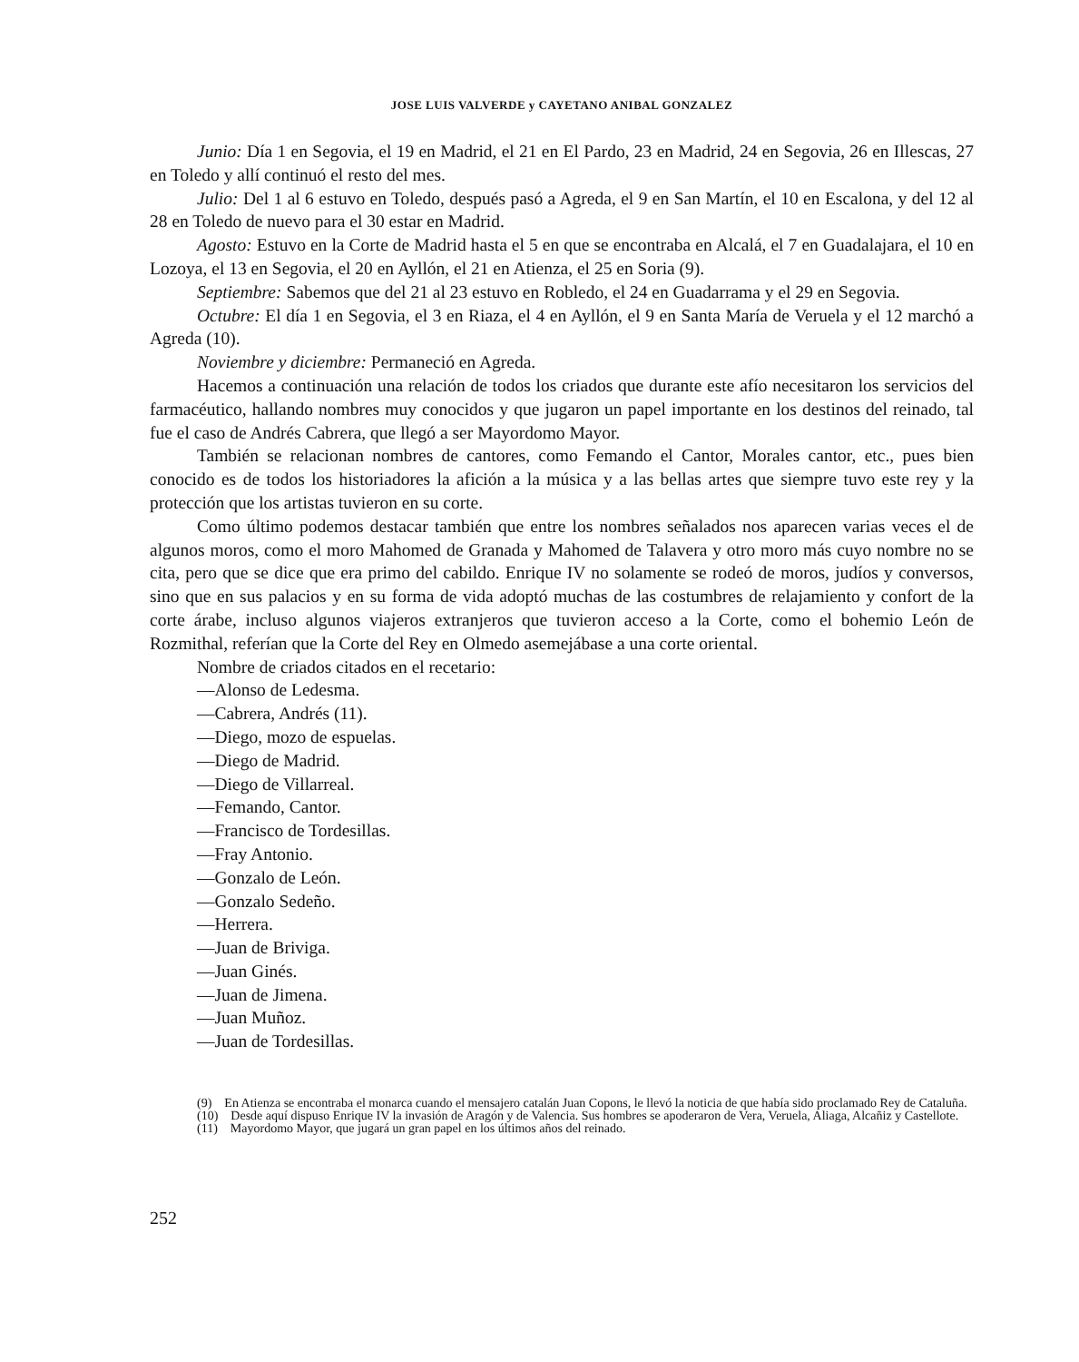JOSE LUIS VALVERDE y CAYETANO ANIBAL GONZALEZ
Junio: Día 1 en Segovia, el 19 en Madrid, el 21 en El Pardo, 23 en Madrid, 24 en Segovia, 26 en Illescas, 27 en Toledo y allí continuó el resto del mes.
Julio: Del 1 al 6 estuvo en Toledo, después pasó a Agreda, el 9 en San Martín, el 10 en Escalona, y del 12 al 28 en Toledo de nuevo para el 30 estar en Madrid.
Agosto: Estuvo en la Corte de Madrid hasta el 5 en que se encontraba en Alcalá, el 7 en Guadalajara, el 10 en Lozoya, el 13 en Segovia, el 20 en Ayllón, el 21 en Atienza, el 25 en Soria (9).
Septiembre: Sabemos que del 21 al 23 estuvo en Robledo, el 24 en Guadarrama y el 29 en Segovia.
Octubre: El día 1 en Segovia, el 3 en Riaza, el 4 en Ayllón, el 9 en Santa María de Veruela y el 12 marchó a Agreda (10).
Noviembre y diciembre: Permaneció en Agreda.
Hacemos a continuación una relación de todos los criados que durante este afío necesitaron los servicios del farmacéutico, hallando nombres muy conocidos y que jugaron un papel importante en los destinos del reinado, tal fue el caso de Andrés Cabrera, que llegó a ser Mayordomo Mayor.
También se relacionan nombres de cantores, como Femando el Cantor, Morales cantor, etc., pues bien conocido es de todos los historiadores la afición a la música y a las bellas artes que siempre tuvo este rey y la protección que los artistas tuvieron en su corte.
Como último podemos destacar también que entre los nombres señalados nos aparecen varias veces el de algunos moros, como el moro Mahomed de Granada y Mahomed de Talavera y otro moro más cuyo nombre no se cita, pero que se dice que era primo del cabildo. Enrique IV no solamente se rodeó de moros, judíos y conversos, sino que en sus palacios y en su forma de vida adoptó muchas de las costumbres de relajamiento y confort de la corte árabe, incluso algunos viajeros extranjeros que tuvieron acceso a la Corte, como el bohemio León de Rozmithal, referían que la Corte del Rey en Olmedo asemejábase a una corte oriental.
Nombre de criados citados en el recetario:
—Alonso de Ledesma.
—Cabrera, Andrés (11).
—Diego, mozo de espuelas.
—Diego de Madrid.
—Diego de Villarreal.
—Femando, Cantor.
—Francisco de Tordesillas.
—Fray Antonio.
—Gonzalo de León.
—Gonzalo Sedeño.
—Herrera.
—Juan de Briviga.
—Juan Ginés.
—Juan de Jimena.
—Juan Muñoz.
—Juan de Tordesillas.
(9) En Atienza se encontraba el monarca cuando el mensajero catalán Juan Copons, le llevó la noticia de que había sido proclamado Rey de Cataluña.
(10) Desde aquí dispuso Enrique IV la invasión de Aragón y de Valencia. Sus hombres se apoderaron de Vera, Veruela, Aliaga, Alcañiz y Castellote.
(11) Mayordomo Mayor, que jugará un gran papel en los últimos años del reinado.
252